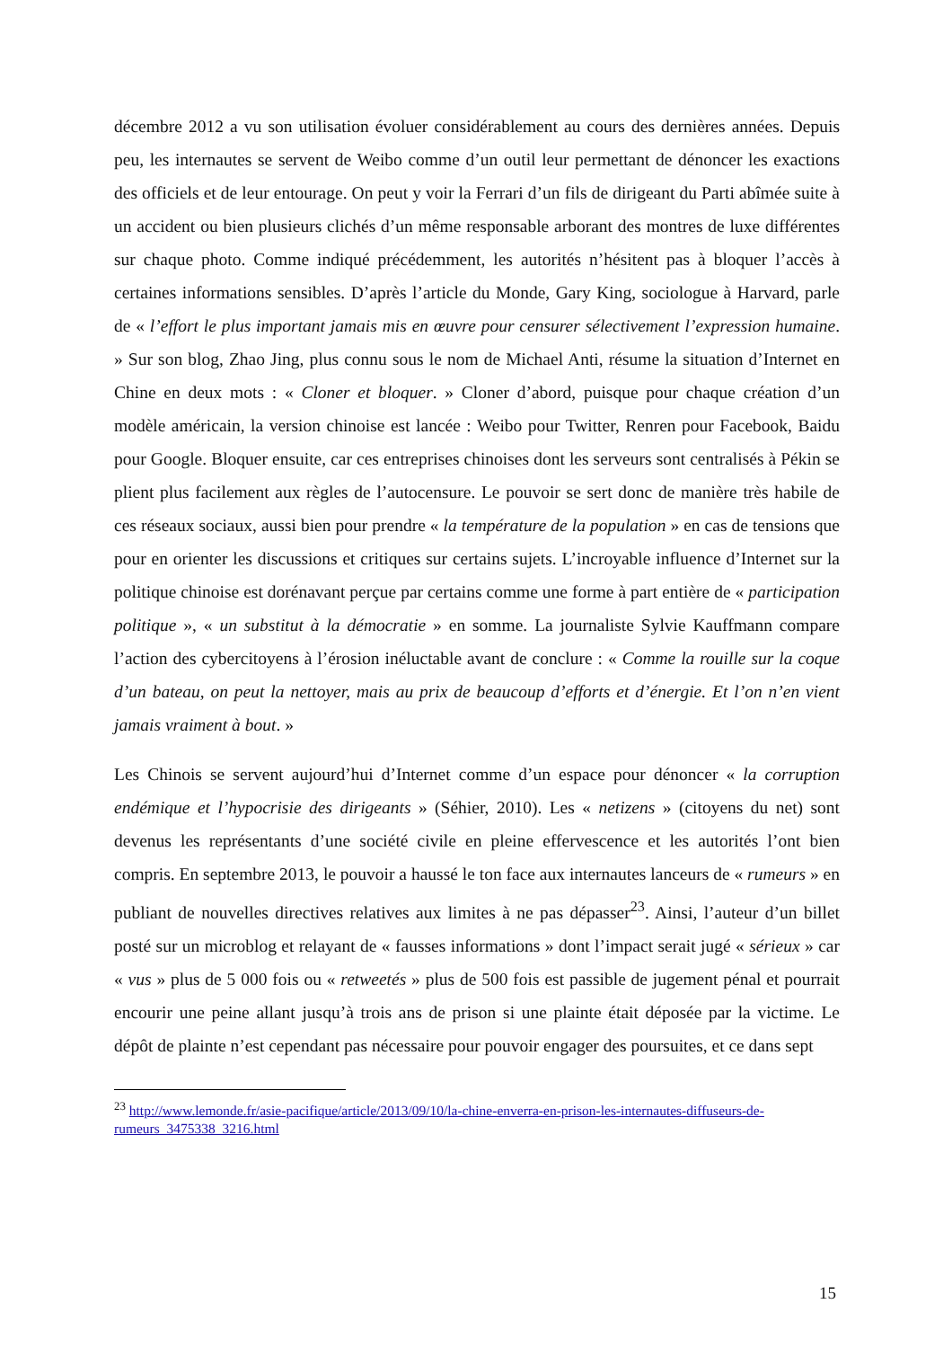décembre 2012 a vu son utilisation évoluer considérablement au cours des dernières années. Depuis peu, les internautes se servent de Weibo comme d’un outil leur permettant de dénoncer les exactions des officiels et de leur entourage. On peut y voir la Ferrari d’un fils de dirigeant du Parti abîmée suite à un accident ou bien plusieurs clichés d’un même responsable arborant des montres de luxe différentes sur chaque photo. Comme indiqué précédemment, les autorités n’hésitent pas à bloquer l’accès à certaines informations sensibles. D’après l’article du Monde, Gary King, sociologue à Harvard, parle de « l’effort le plus important jamais mis en œuvre pour censurer sélectivement l’expression humaine. » Sur son blog, Zhao Jing, plus connu sous le nom de Michael Anti, résume la situation d’Internet en Chine en deux mots : « Cloner et bloquer. » Cloner d’abord, puisque pour chaque création d’un modèle américain, la version chinoise est lancée : Weibo pour Twitter, Renren pour Facebook, Baidu pour Google. Bloquer ensuite, car ces entreprises chinoises dont les serveurs sont centralisés à Pékin se plient plus facilement aux règles de l’autocensure. Le pouvoir se sert donc de manière très habile de ces réseaux sociaux, aussi bien pour prendre « la température de la population » en cas de tensions que pour en orienter les discussions et critiques sur certains sujets. L’incroyable influence d’Internet sur la politique chinoise est dorénavant perçue par certains comme une forme à part entière de « participation politique », « un substitut à la démocratie » en somme. La journaliste Sylvie Kauffmann compare l’action des cybercitoyens à l’érosion inéluctable avant de conclure : « Comme la rouille sur la coque d’un bateau, on peut la nettoyer, mais au prix de beaucoup d’efforts et d’énergie. Et l’on n’en vient jamais vraiment à bout. »
Les Chinois se servent aujourd’hui d’Internet comme d’un espace pour dénoncer « la corruption endémique et l’hypocrisie des dirigeants » (Séhier, 2010). Les « netizens » (citoyens du net) sont devenus les représentants d’une société civile en pleine effervescence et les autorités l’ont bien compris. En septembre 2013, le pouvoir a haussé le ton face aux internautes lanceurs de « rumeurs » en publiant de nouvelles directives relatives aux limites à ne pas dépasser<sup>23</sup>. Ainsi, l’auteur d’un billet posté sur un microblog et relayant de « fausses informations » dont l’impact serait jugé « sérieux » car « vus » plus de 5 000 fois ou « retweetés » plus de 500 fois est passible de jugement pénal et pourrait encourir une peine allant jusqu’à trois ans de prison si une plainte était déposée par la victime. Le dépôt de plainte n’est cependant pas nécessaire pour pouvoir engager des poursuites, et ce dans sept
<sup>23</sup> http://www.lemonde.fr/asie-pacifique/article/2013/09/10/la-chine-enverra-en-prison-les-internautes-diffuseurs-de-rumeurs_3475338_3216.html
15